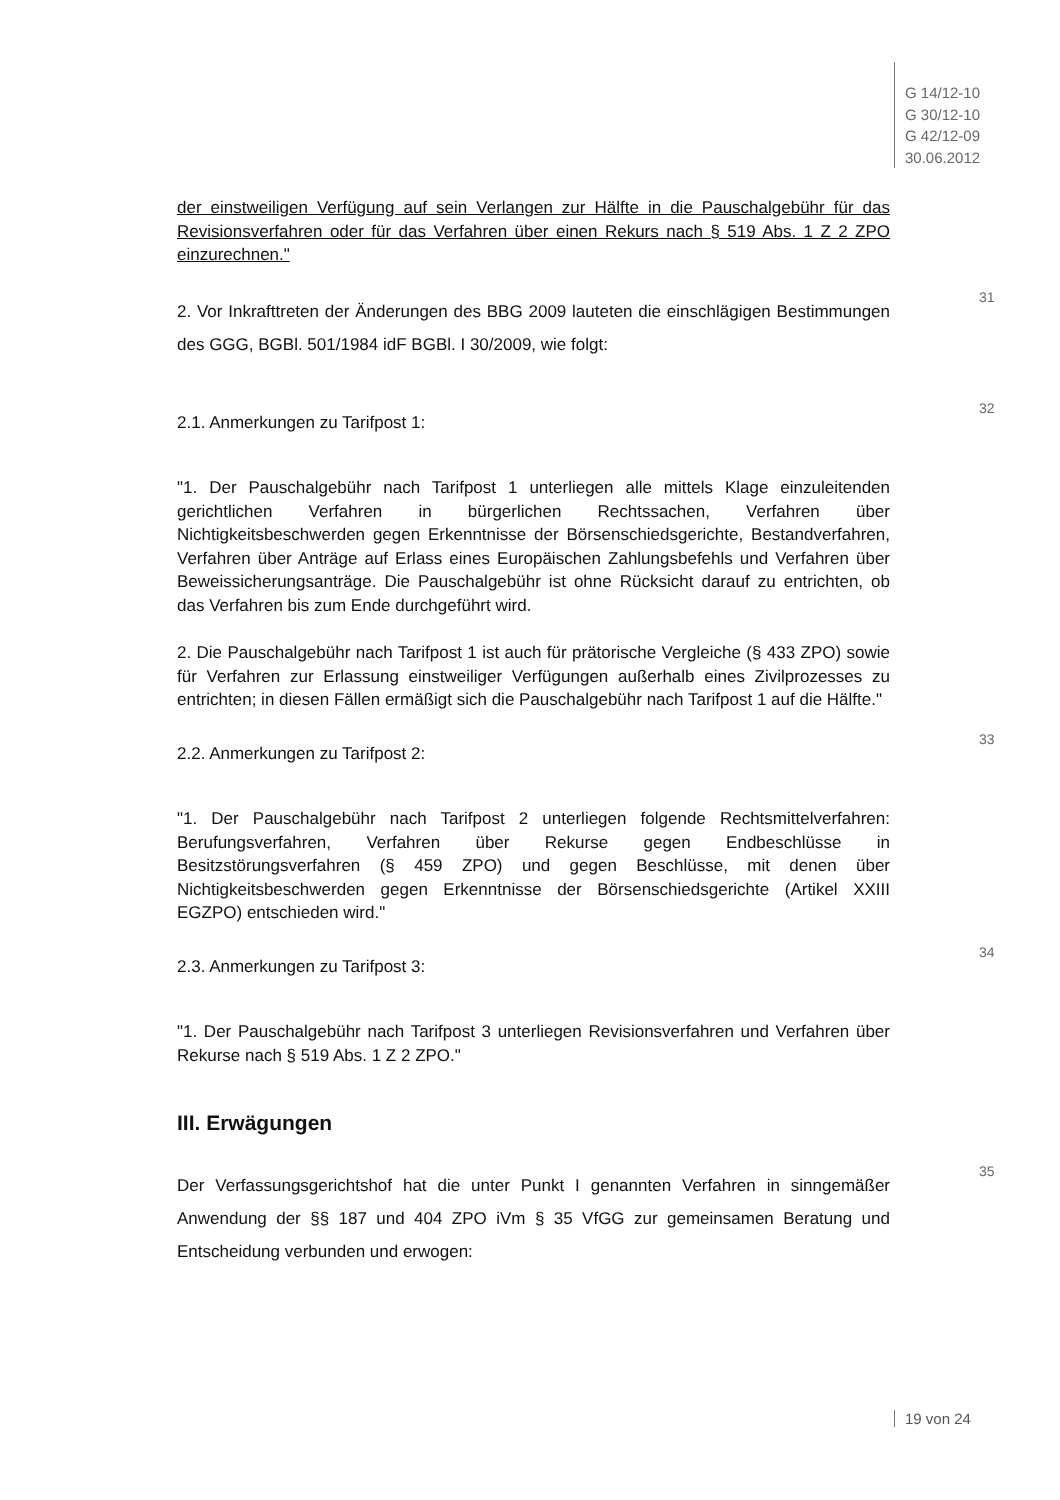G 14/12-10
G 30/12-10
G 42/12-09
30.06.2012
der einstweiligen Verfügung auf sein Verlangen zur Hälfte in die Pauschalgebühr für das Revisionsverfahren oder für das Verfahren über einen Rekurs nach § 519 Abs. 1 Z 2 ZPO einzurechnen."
31
2. Vor Inkrafttreten der Änderungen des BBG 2009 lauteten die einschlägigen Bestimmungen des GGG, BGBl. 501/1984 idF BGBl. I 30/2009, wie folgt:
32
2.1. Anmerkungen zu Tarifpost 1:
"1. Der Pauschalgebühr nach Tarifpost 1 unterliegen alle mittels Klage einzuleitenden gerichtlichen Verfahren in bürgerlichen Rechtssachen, Verfahren über Nichtigkeitsbeschwerden gegen Erkenntnisse der Börsenschiedsgerichte, Bestandverfahren, Verfahren über Anträge auf Erlass eines Europäischen Zahlungsbefehls und Verfahren über Beweissicherungsanträge. Die Pauschalgebühr ist ohne Rücksicht darauf zu entrichten, ob das Verfahren bis zum Ende durchgeführt wird.
2. Die Pauschalgebühr nach Tarifpost 1 ist auch für prätorische Vergleiche (§ 433 ZPO) sowie für Verfahren zur Erlassung einstweiliger Verfügungen außerhalb eines Zivilprozesses zu entrichten; in diesen Fällen ermäßigt sich die Pauschalgebühr nach Tarifpost 1 auf die Hälfte."
33
2.2. Anmerkungen zu Tarifpost 2:
"1. Der Pauschalgebühr nach Tarifpost 2 unterliegen folgende Rechtsmittelverfahren: Berufungsverfahren, Verfahren über Rekurse gegen Endbeschlüsse in Besitzstörungsverfahren (§ 459 ZPO) und gegen Beschlüsse, mit denen über Nichtigkeitsbeschwerden gegen Erkenntnisse der Börsenschiedsgerichte (Artikel XXIII EGZPO) entschieden wird."
34
2.3. Anmerkungen zu Tarifpost 3:
"1. Der Pauschalgebühr nach Tarifpost 3 unterliegen Revisionsverfahren und Verfahren über Rekurse nach § 519 Abs. 1 Z 2 ZPO."
III. Erwägungen
35
Der Verfassungsgerichtshof hat die unter Punkt I genannten Verfahren in sinngemäßer Anwendung der §§ 187 und 404 ZPO iVm § 35 VfGG zur gemeinsamen Beratung und Entscheidung verbunden und erwogen:
19 von 24